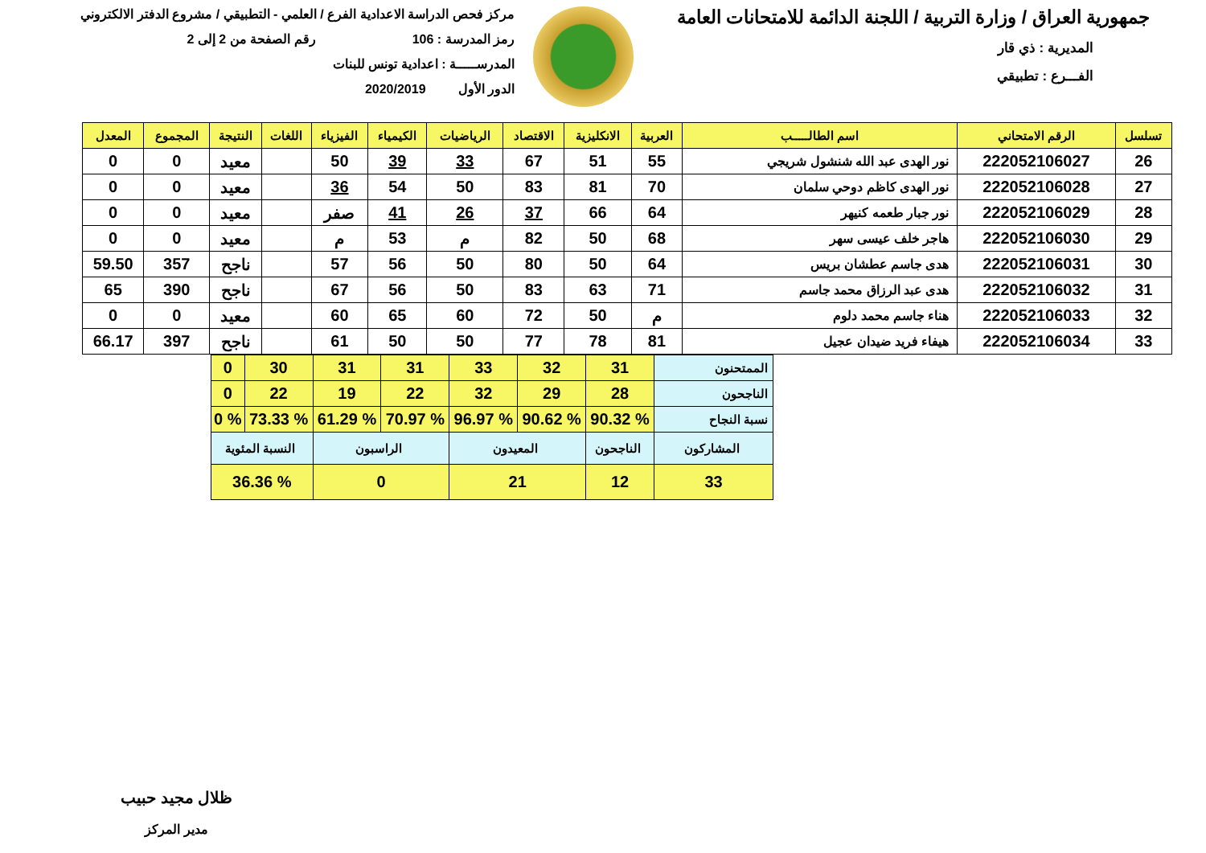جمهورية العراق / وزارة التربية / اللجنة الدائمة للامتحانات العامة
المديرية : ذي قار
الفـــرع : تطبيقي
مركز فحص الدراسة الاعدادية الفرع / العلمي - التطبيقي / مشروع الدفتر الالكتروني
رمز المدرسة : 106 رقم الصفحة من 2 إلى 2
المدرســـــة : اعدادية تونس للبنات
الدور الأول 2020/2019
| تسلسل | الرقم الامتحاني | اسم الطالـــــب | العربية | الانكليزية | الاقتصاد | الرياضيات | الكيمياء | الفيزياء | اللغات | النتيجة | المجموع | المعدل |
| --- | --- | --- | --- | --- | --- | --- | --- | --- | --- | --- | --- | --- |
| 26 | 222052106027 | نور الهدى عبد الله شنشول شريجي | 55 | 51 | 67 | 33 | 39 | 50 | | معيد | 0 | 0 |
| 27 | 222052106028 | نور الهدى كاظم دوحي سلمان | 70 | 81 | 83 | 50 | 54 | 36 | | معيد | 0 | 0 |
| 28 | 222052106029 | نور جبار طعمه كنيهر | 64 | 66 | 37 | 26 | 41 | صفر | | معيد | 0 | 0 |
| 29 | 222052106030 | هاجر خلف عيسى سهر | 68 | 50 | 82 | م | 53 | م | | معيد | 0 | 0 |
| 30 | 222052106031 | هدى جاسم عطشان بريس | 64 | 50 | 80 | 50 | 56 | 57 | | ناجح | 357 | 59.50 |
| 31 | 222052106032 | هدى عبد الرزاق محمد جاسم | 71 | 63 | 83 | 50 | 56 | 67 | | ناجح | 390 | 65 |
| 32 | 222052106033 | هناء جاسم محمد دلوم | م | 50 | 72 | 60 | 65 | 60 | | معيد | 0 | 0 |
| 33 | 222052106034 | هيفاء فريد ضيدان عجيل | 81 | 78 | 77 | 50 | 50 | 61 | | ناجح | 397 | 66.17 |
| الممتحنون | 31 | 32 | 33 | 31 | 31 | 30 | 0 |
| الناجحون | 28 | 29 | 32 | 22 | 19 | 22 | 0 |
| نسبة النجاح | % 90.32 | % 90.62 | % 96.97 | % 70.97 | % 61.29 | % 73.33 | % 0 |
| المشاركون | الناجحون | المعيدون | | الراسبون | | النسبة المئوية | |
| 33 | 12 | 21 | | 0 | | % 36.36 | |
ظلال مجيد حبيب
مدير المركز